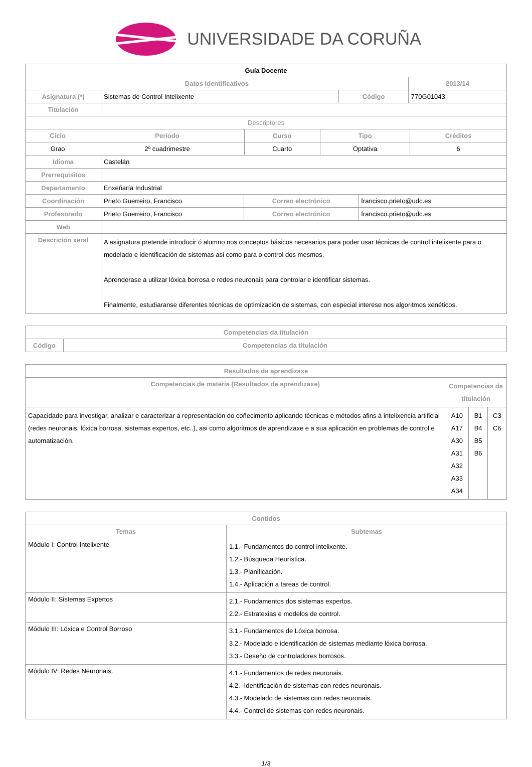UNIVERSIDADE DA CORUÑA
| Guía Docente | | | |
| --- | --- | --- | --- |
| Datos Identificativos | | | 2013/14 |
| Asignatura (*) | Sistemas de Control Intelixente | Código | 770G01043 |
| Titulación | | | |
| Descriptores | | | | |
| --- | --- | --- | --- | --- |
| Ciclo | Período | Curso | Tipo | Créditos |
| Grao | 2º cuadrimestre | Cuarto | Optativa | 6 |
| Idioma | Castelán | | |
| Prerrequisitos | | | |
| Departamento | Enxeñaría Industrial | | |
| Coordinación | Prieto Guerreiro, Francisco | Correo electrónico | francisco.prieto@udc.es |
| Profesorado | Prieto Guerreiro, Francisco | Correo electrónico | francisco.prieto@udc.es |
| Web | | | |
| Descrición xeral | A asignatura pretende introducir ó alumno nos conceptos básicos necesarios para poder usar técnicas de control intelixente para o modelado e identificación de sistemas asi como para o control dos mesmos. Aprenderase a utilizar lóxica borrosa e redes neuronais para controlar e identificar sistemas. Finalmente, estudiaranse diferentes técnicas de optimización de sistemas, con especial interese nos algoritmos xenéticos. | | |
| Competencias da titulación | |
| --- | --- |
| Código | Competencias da titulación |
| Resultados da aprendizaxe | | | |
| --- | --- | --- | --- |
| Competencias de materia (Resultados de aprendizaxe) | Competencias da titulación | | |
| Capacidade para investigar, analizar e caracterizar a representación do coñecimento aplicando técnicas e métodos afins á intelixencia artificial (redes neuronais, lóxica borrosa, sistemas expertos, etc..), asi como algoritmos de aprendizaxe e a sua aplicación en problemas de control e automatización. | A10 A17 A30 A31 A32 A33 A34 | B1 B4 B5 B6 | C3 C6 |
| Contidos | |
| --- | --- |
| Temas | Subtemas |
| Módulo I: Control Intelixente | 1.1.- Fundamentos do control intelixente. 1.2.- Búsqueda Heurística. 1.3.- Planificación. 1.4.- Aplicación a tareas de control. |
| Módulo II: Sistemas Expertos | 2.1.- Fundamentos dos sistemas expertos. 2.2.- Estratexias e modelos de control. |
| Módulo III: Lóxica e Control Borroso | 3.1.- Fundamentos de Lóxica borrosa. 3.2.- Modelado e identificación de sistemas mediante lóxica borrosa. 3.3.- Deseño de controladores borrosos. |
| Módulo IV: Redes Neuronais. | 4.1.- Fundamentos de redes neuronais. 4.2.- Identificación de sistemas con redes neuronais. 4.3.- Modelado de sistemas con redes neuronais. 4.4.- Control de sistemas con redes neuronais. |
1/3